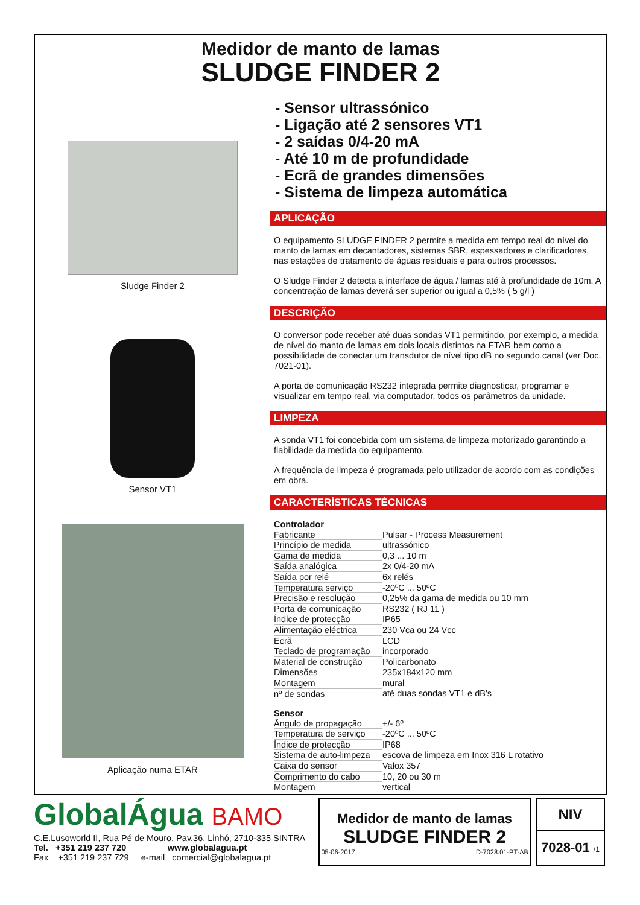Medidor de manto de lamas
SLUDGE FINDER 2
Sludge Finder 2
Sensor VT1
Aplicação numa ETAR
- Sensor ultrassónico
- Ligação até 2 sensores VT1
- 2 saídas 0/4-20 mA
- Até 10 m de profundidade
- Ecrã de grandes dimensões
- Sistema de limpeza automática
APLICAÇÃO
O equipamento SLUDGE FINDER 2 permite a medida em tempo real do nível do manto de lamas em decantadores, sistemas SBR, espessadores e clarificadores, nas estações de tratamento de águas residuais e para outros processos.
O Sludge Finder 2 detecta a interface de água / lamas até à profundidade de 10m. A concentração de lamas deverá ser superior ou igual a 0,5% ( 5 g/l )
DESCRIÇÃO
O conversor pode receber até duas sondas VT1 permitindo, por exemplo, a medida de nível do manto de lamas em dois locais distintos na ETAR bem como a possibilidade de conectar um transdutor de nível tipo dB no segundo canal (ver Doc. 7021-01).
A porta de comunicação RS232 integrada permite diagnosticar, programar e visualizar em tempo real, via computador, todos os parâmetros da unidade.
LIMPEZA
A sonda VT1 foi concebida com um sistema de limpeza motorizado garantindo a fiabilidade da medida do equipamento.
A frequência de limpeza é programada pelo utilizador de acordo com as condições em obra.
CARACTERÍSTICAS TÉCNICAS
| Controlador | |
| Fabricante | Pulsar - Process Measurement |
| Princípio de medida | ultrassónico |
| Gama de medida | 0,3 ... 10 m |
| Saída analógica | 2x 0/4-20 mA |
| Saída por relé | 6x relés |
| Temperatura serviço | -20ºC ... 50ºC |
| Precisão e resolução | 0,25% da gama de medida ou 10 mm |
| Porta de comunicação | RS232 ( RJ 11 ) |
| Índice de protecção | IP65 |
| Alimentação eléctrica | 230 Vca ou 24 Vcc |
| Ecrã | LCD |
| Teclado de programação | incorporado |
| Material de construção | Policarbonato |
| Dimensões | 235x184x120 mm |
| Montagem | mural |
| nº de sondas | até duas sondas VT1 e dB's |
| Sensor | |
| Ângulo de propagação | +/- 6º |
| Temperatura de serviço | -20ºC ... 50ºC |
| Índice de protecção | IP68 |
| Sistema de auto-limpeza | escova de limpeza em Inox 316 L rotativo |
| Caixa do sensor | Valox 357 |
| Comprimento do cabo | 10, 20 ou 30 m |
| Montagem | vertical |
GlobalÁgua BAMO
C.E.Lusoworld II, Rua Pé de Mouro, Pav.36, Linhó, 2710-335 SINTRA
Tel. +351 219 237 720 www.globalagua.pt
Fax +351 219 237 729 e-mail comercial@globalagua.pt
Medidor de manto de lamas
SLUDGE FINDER 2
05-06-2017 D-7028.01-PT-AB
NIV
7028-01 /1